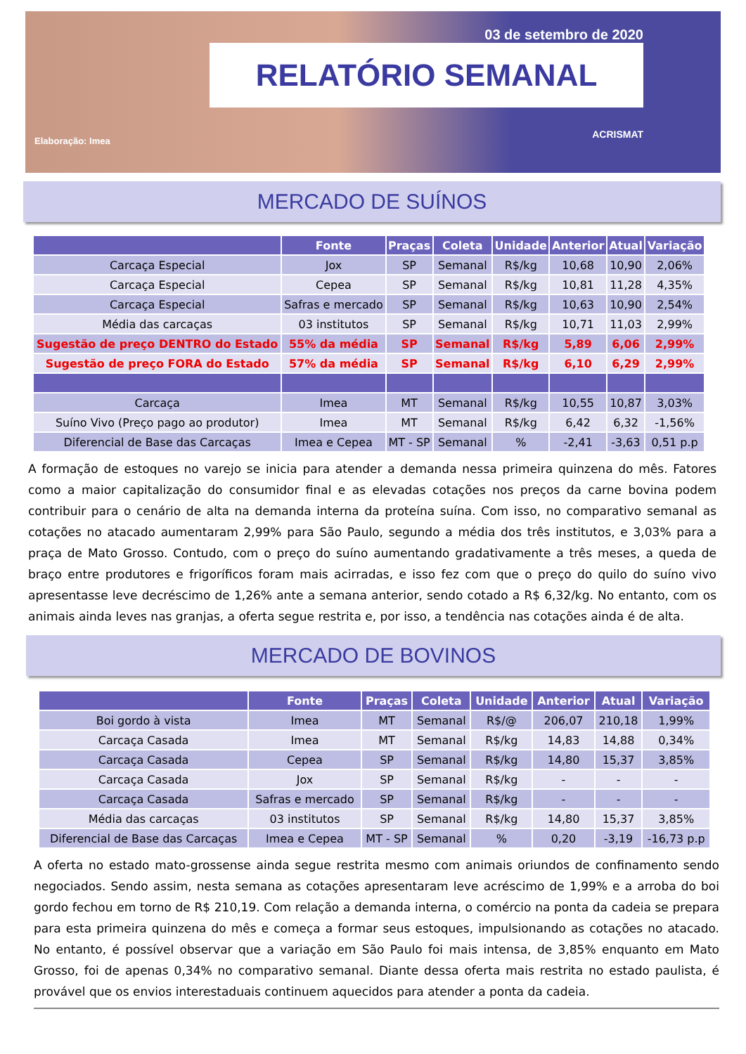03 de setembro de 2020
RELATÓRIO SEMANAL
ACRISMAT
Elaboração: Imea
MERCADO DE SUÍNOS
| | Fonte | Praças | Coleta | Unidade | Anterior | Atual | Variação |
| --- | --- | --- | --- | --- | --- | --- | --- |
| Carcaça Especial | Jox | SP | Semanal | R$/kg | 10,68 | 10,90 | 2,06% |
| Carcaça Especial | Cepea | SP | Semanal | R$/kg | 10,81 | 11,28 | 4,35% |
| Carcaça Especial | Safras e mercado | SP | Semanal | R$/kg | 10,63 | 10,90 | 2,54% |
| Média das carcaças | 03 institutos | SP | Semanal | R$/kg | 10,71 | 11,03 | 2,99% |
| Sugestão de preço DENTRO do Estado | 55% da média | SP | Semanal | R$/kg | 5,89 | 6,06 | 2,99% |
| Sugestão de preço FORA do Estado | 57% da média | SP | Semanal | R$/kg | 6,10 | 6,29 | 2,99% |
| Carcaça | Imea | MT | Semanal | R$/kg | 10,55 | 10,87 | 3,03% |
| Suíno Vivo (Preço pago ao produtor) | Imea | MT | Semanal | R$/kg | 6,42 | 6,32 | -1,56% |
| Diferencial de Base das Carcaças | Imea e Cepea | MT - SP | Semanal | % | -2,41 | -3,63 | 0,51 p.p |
A formação de estoques no varejo se inicia para atender a demanda nessa primeira quinzena do mês. Fatores como a maior capitalização do consumidor final e as elevadas cotações nos preços da carne bovina podem contribuir para o cenário de alta na demanda interna da proteína suína. Com isso, no comparativo semanal as cotações no atacado aumentaram 2,99% para São Paulo, segundo a média dos três institutos, e 3,03% para a praça de Mato Grosso. Contudo, com o preço do suíno aumentando gradativamente a três meses, a queda de braço entre produtores e frigoríficos foram mais acirradas, e isso fez com que o preço do quilo do suíno vivo apresentasse leve decréscimo de 1,26% ante a semana anterior, sendo cotado a R$ 6,32/kg. No entanto, com os animais ainda leves nas granjas, a oferta segue restrita e, por isso, a tendência nas cotações ainda é de alta.
MERCADO DE BOVINOS
| | Fonte | Praças | Coleta | Unidade | Anterior | Atual | Variação |
| --- | --- | --- | --- | --- | --- | --- | --- |
| Boi gordo à vista | Imea | MT | Semanal | R$/@ | 206,07 | 210,18 | 1,99% |
| Carcaça Casada | Imea | MT | Semanal | R$/kg | 14,83 | 14,88 | 0,34% |
| Carcaça Casada | Cepea | SP | Semanal | R$/kg | 14,80 | 15,37 | 3,85% |
| Carcaça Casada | Jox | SP | Semanal | R$/kg | - | - | - |
| Carcaça Casada | Safras e mercado | SP | Semanal | R$/kg | - | - | - |
| Média das carcaças | 03 institutos | SP | Semanal | R$/kg | 14,80 | 15,37 | 3,85% |
| Diferencial de Base das Carcaças | Imea e Cepea | MT - SP | Semanal | % | 0,20 | -3,19 | -16,73 p.p |
A oferta no estado mato-grossense ainda segue restrita mesmo com animais oriundos de confinamento sendo negociados. Sendo assim, nesta semana as cotações apresentaram leve acréscimo de 1,99% e a arroba do boi gordo fechou em torno de R$ 210,19. Com relação a demanda interna, o comércio na ponta da cadeia se prepara para esta primeira quinzena do mês e começa a formar seus estoques, impulsionando as cotações no atacado. No entanto, é possível observar que a variação em São Paulo foi mais intensa, de 3,85% enquanto em Mato Grosso, foi de apenas 0,34% no comparativo semanal. Diante dessa oferta mais restrita no estado paulista, é provável que os envios interestaduais continuem aquecidos para atender a ponta da cadeia.